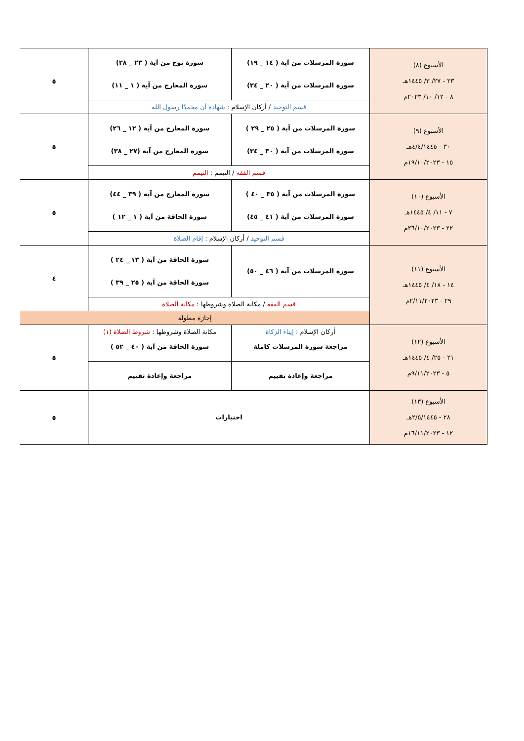| الأسبوع (٨) ٢٣ - ٢٧/ ٣/ ١٤٤٥هـ ٨ - ١٢/ ١٠/ ٢٠٢٣م | سورة المرسلات من آية ( ١٤ _ ١٩) سورة المرسلات من آية ( ٢٠ _ ٢٤) | سورة نوح من آية ( ٢٣ _ ٢٨) سورة المعارج من آية ( ١ _ ١١) | ٥ |
| | قسم التوحيد / أركان الإسلام : شهادة أن محمدًا رسول الله | | |
| الأسبوع (٩) ٣٠ - ٤/٤/١٤٤٥هـ ١٥ - ١٩/١٠/٢٠٢٣م | سورة المرسلات من آية ( ٢٥ _ ٢٩ ) سورة المرسلات من آية ( ٣٠ _ ٣٤) | سورة المعارج من آية ( ١٢ _ ٢٦) سورة المعارج من آية (٢٧ _ ٣٨) | ٥ |
| | قسم الفقه / التيمم : التيمم | | |
| الأسبوع (١٠) ٧ - ١١/ ٤/ ١٤٤٥هـ ٢٢ - ٢٦/١٠/٢٠٢٣م | سورة المرسلات من آية ( ٣٥ _ ٤٠ ) سورة المرسلات من آية ( ٤١ _ ٤٥) | سورة المعارج من آية ( ٣٩ _ ٤٤) سورة الحاقة من آية ( ١ _ ١٢ ) | ٥ |
| | قسم التوحيد / أركان الإسلام : إقام الصلاة | | |
| الأسبوع (١١) ١٤ - ١٨/ ٤/ ١٤٤٥هـ ٢٩ - ٢/١١/٢٠٢٣م | سورة المرسلات من آية ( ٤٦ _ ٥٠) | سورة الحاقة من آية ( ١٣ _ ٢٤ ) سورة الحاقة من آية ( ٢٥ _ ٣٩ ) | ٤ |
| | قسم الفقه / مكانة الصلاة وشروطها : مكانة الصلاة | | |
| | إجازة مطولة | | |
| الأسبوع (١٢) ٢١ - ٢٥/ ٤/ ١٤٤٥هـ ٥ - ٩/١١/٢٠٢٣م | أركان الإسلام : إيتاء الزكاة مراجعة سورة المرسلات كاملة | مكانة الصلاة وشروطها : شروط الصلاة (١) سورة الحاقة من آية ( ٤٠ _ ٥٢ ) | ٥ |
| | مراجعة وإعادة تقييم | مراجعة وإعادة تقييم | |
| الأسبوع (١٣) ٢٨ - ٢/٥/١٤٤٥هـ ١٢ - ١٦/١١/٢٠٢٣م | اختبارات | | ٥ |